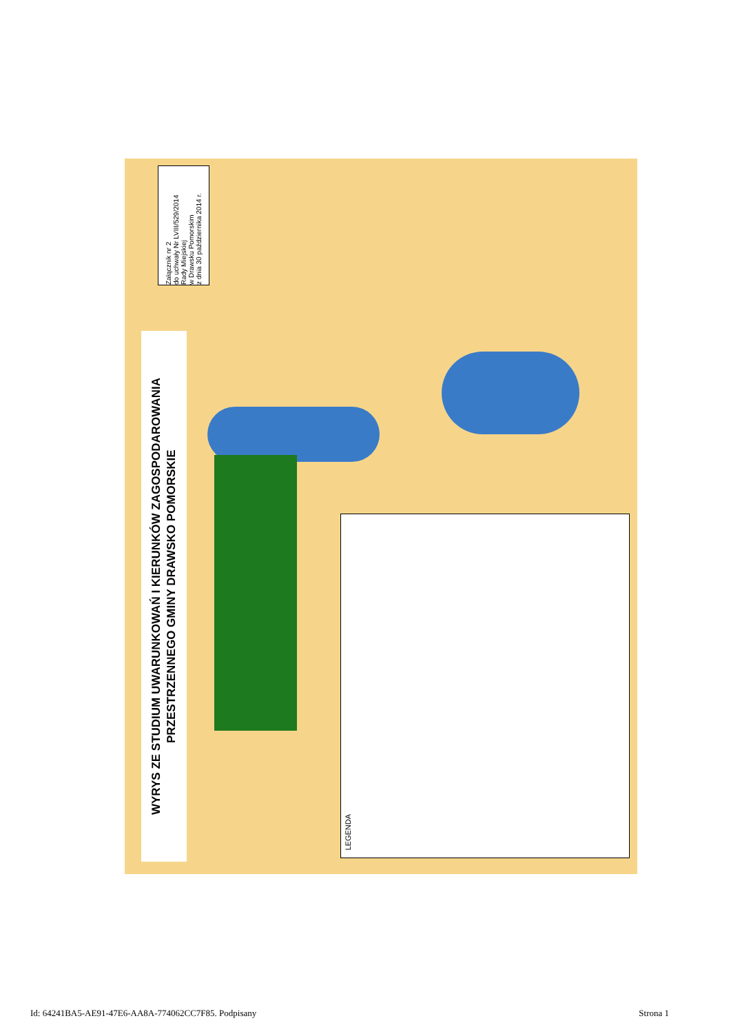WYRYS ZE STUDIUM UWARUNKOWAŃ I KIERUNKÓW ZAGOSPODAROWANIA
PRZESTRZENNEGO GMINY DRAWSKO POMORSKIE
Załącznik nr 2
do uchwały Nr LVIII/529/2014
Rady Miejskiej
w Drawsku Pomorskim
z dnia 30 października 2014 r.
LEGENDA
Id: 64241BA5-AE91-47E6-AA8A-774062CC7F85. Podpisany Strona 1